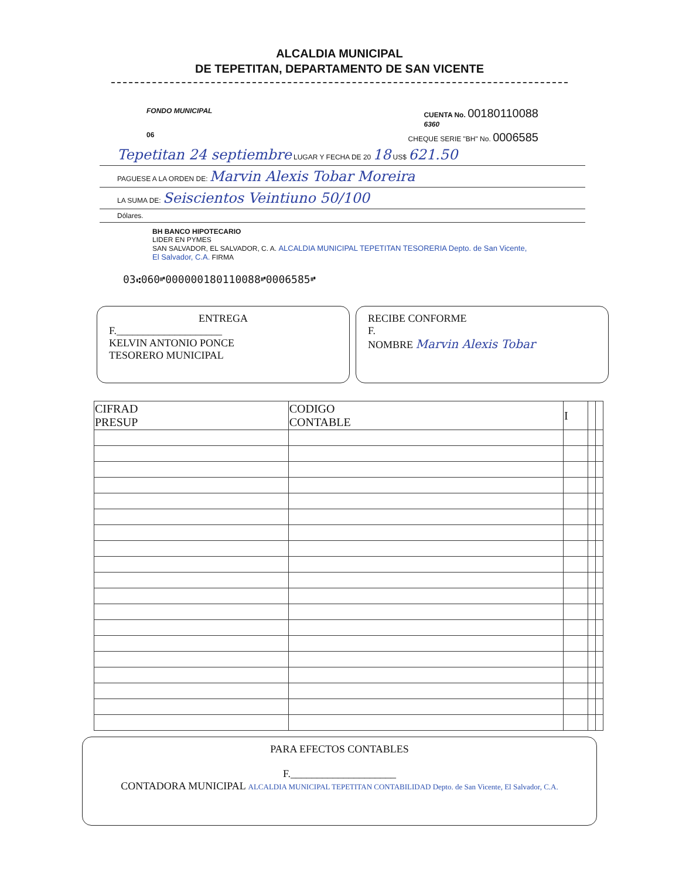ALCALDIA MUNICIPAL
DE TEPETITAN, DEPARTAMENTO DE SAN VICENTE
FONDO MUNICIPAL CUENTA No. 00180110088
6360
06 CHEQUE SERIE "BH" No. 0006585
Tepetitan 24 septiembre LUGAR Y FECHA DE 20 18 US$ 621.50
PAGUESE A LA ORDEN DE: Marvin Alexis Tobar Moreira
LA SUMA DE: Seiscientos Veintiuno 50/100
Dólares.
BH BANCO HIPOTECARIO
LIDER EN PYMES
SAN SALVADOR, EL SALVADOR, C. A. ALCALDIA MUNICIPAL TEPETITAN TESORERIA Depto. de San Vicente, El Salvador, C.A. FIRMA
03⑆060⑈000000180110088⑈0006585⑈
ENTREGA
F.____________________
KELVIN ANTONIO PONCE
TESORERO MUNICIPAL
RECIBE CONFORME
F.
NOMBRE Marvin Alexis Tobar
| CIFRAD PRESUP | CODIGO CONTABLE | I | | |
| --- | --- | --- | --- | --- |
PARA EFECTOS CONTABLES
F.____________________
CONTADORA MUNICIPAL ALCALDIA MUNICIPAL TEPETITAN CONTABILIDAD Depto. de San Vicente, El Salvador, C.A.